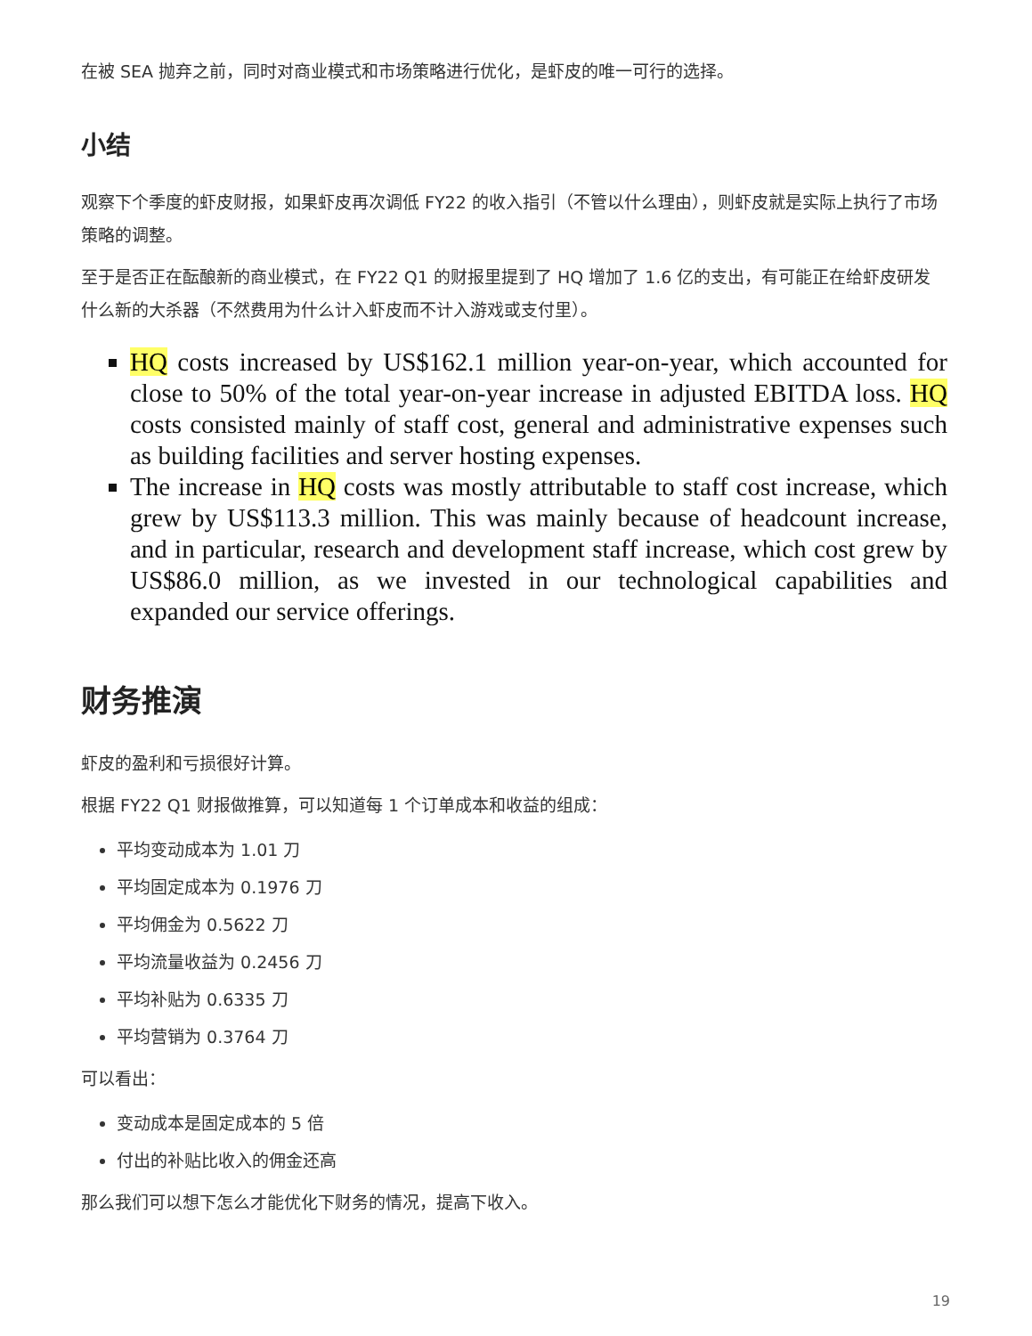在被 SEA 抛弃之前，同时对商业模式和市场策略进行优化，是虾皮的唯一可行的选择。
小结
观察下个季度的虾皮财报，如果虾皮再次调低 FY22 的收入指引（不管以什么理由），则虾皮就是实际上执行了市场策略的调整。
至于是否正在酝酿新的商业模式，在 FY22 Q1 的财报里提到了 HQ 增加了 1.6 亿的支出，有可能正在给虾皮研发什么新的大杀器（不然费用为什么计入虾皮而不计入游戏或支付里）。
HQ costs increased by US$162.1 million year-on-year, which accounted for close to 50% of the total year-on-year increase in adjusted EBITDA loss. HQ costs consisted mainly of staff cost, general and administrative expenses such as building facilities and server hosting expenses.
The increase in HQ costs was mostly attributable to staff cost increase, which grew by US$113.3 million. This was mainly because of headcount increase, and in particular, research and development staff increase, which cost grew by US$86.0 million, as we invested in our technological capabilities and expanded our service offerings.
财务推演
虾皮的盈利和亏损很好计算。
根据 FY22 Q1 财报做推算，可以知道每 1 个订单成本和收益的组成：
平均变动成本为 1.01 刀
平均固定成本为 0.1976 刀
平均佣金为 0.5622 刀
平均流量收益为 0.2456 刀
平均补贴为 0.6335 刀
平均营销为 0.3764 刀
可以看出：
变动成本是固定成本的 5 倍
付出的补贴比收入的佣金还高
那么我们可以想下怎么才能优化下财务的情况，提高下收入。
19